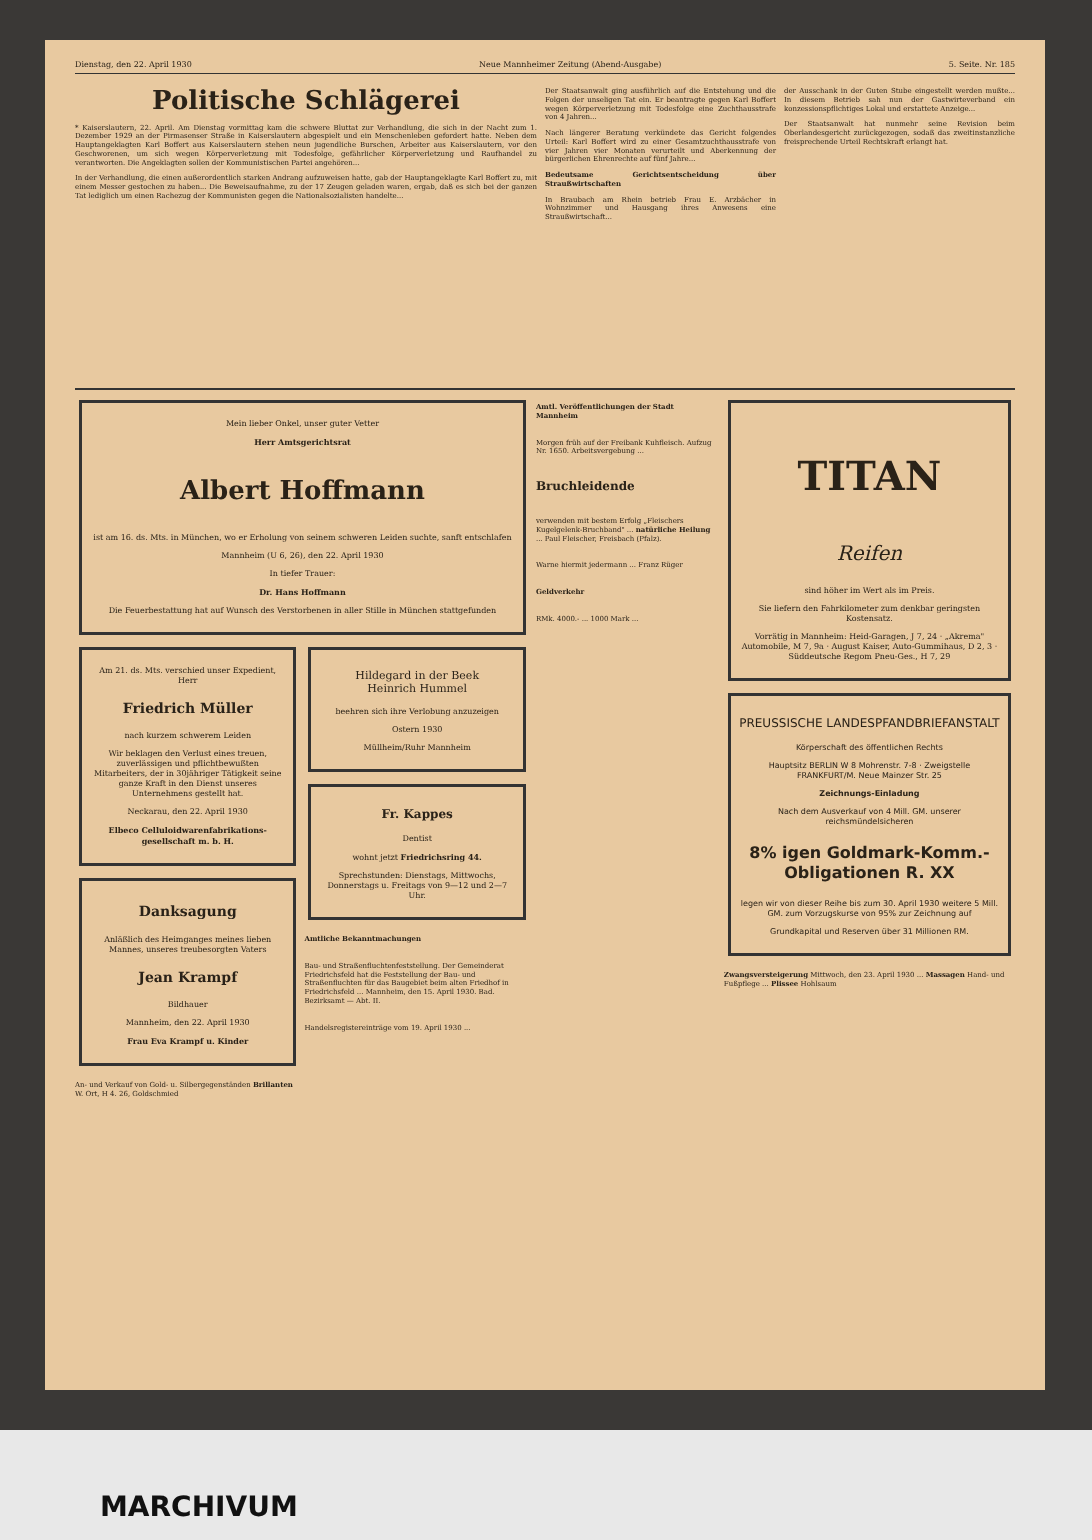Dienstag, den 22. April 1930 Neue Mannheimer Zeitung (Abend-Ausgabe) 5. Seite. Nr. 185
Politische Schlägerei
* Kaiserslautern, 22. April. Am Dienstag vormittag kam die schwere Bluttat zur Verhandlung, die sich in der Nacht zum 1. Dezember 1929 an der Pirmasenser Straße in Kaiserslautern abgespielt und ein Menschenleben gefordert hatte. Neben dem Hauptangeklagten Karl Boffert aus Kaiserslautern stehen neun jugendliche Burschen, Arbeiter aus Kaiserslautern, vor den Geschworenen, um sich wegen Körperverletzung mit Todesfolge, gefährlicher Körperverletzung und Raufhandel zu verantworten. Die Angeklagten sollen der Kommunistischen Partei angehören...
In der Verhandlung, die einen außerordentlich starken Andrang aufzuweisen hatte, gab der Hauptangeklagte Karl Boffert zu, mit einem Messer gestochen zu haben... Die Beweisaufnahme, zu der 17 Zeugen geladen waren, ergab, daß es sich bei der ganzen Tat lediglich um einen Rachezug der Kommunisten gegen die Nationalsozialisten handelte...
Der Staatsanwalt ging ausführlich auf die Entstehung und die Folgen der unseligen Tat ein. Er beantragte gegen Karl Boffert wegen Körperverletzung mit Todesfolge eine Zuchthausstrafe von 4 Jahren...
Nach längerer Beratung verkündete das Gericht folgendes Urteil: Karl Boffert wird zu einer Gesamtzuchthausstrafe von vier Jahren vier Monaten verurteilt und Aberkennung der bürgerlichen Ehrenrechte auf fünf Jahre...
Bedeutsame Gerichtsentscheidung über Straußwirtschaften
In Braubach am Rhein betrieb Frau E. Arzbächer in Wohnzimmer und Hausgang ihres Anwesens eine Straußwirtschaft...
der Ausschank in der Guten Stube eingestellt werden mußte... In diesem Betrieb sah nun der Gastwirteverband ein konzessionspflichtiges Lokal und erstattete Anzeige...
Der Staatsanwalt hat nunmehr seine Revision beim Oberlandesgericht zurückgezogen, sodaß das zweitinstanzliche freisprechende Urteil Rechtskraft erlangt hat.
Mein lieber Onkel, unser guter Vetter
Herr Amtsgerichtsrat
Albert Hoffmann
ist am 16. ds. Mts. in München, wo er Erholung von seinem schweren Leiden suchte, sanft entschlafen
Mannheim (U 6, 26), den 22. April 1930
In tiefer Trauer:
Dr. Hans Hoffmann
Die Feuerbestattung hat auf Wunsch des Verstorbenen in aller Stille in München stattgefunden
Am 21. ds. Mts. verschied unser Expedient, Herr
Friedrich Müller
nach kurzem schwerem Leiden
Wir beklagen den Verlust eines treuen, zuverlässigen und pflichtbewußten Mitarbeiters, der in 30jähriger Tätigkeit seine ganze Kraft in den Dienst unseres Unternehmens gestellt hat.
Neckarau, den 22. April 1930
Elbeco Celluloidwarenfabrikations-gesellschaft m. b. H.
Danksagung
Anläßlich des Heimganges meines lieben Mannes, unseres treubesorgten Vaters
Jean Krampf
Bildhauer
Mannheim, den 22. April 1930
Frau Eva Krampf u. Kinder
An- und Verkauf von Gold- u. Silbergegenständen Brillanten W. Ort, H 4. 26, Goldschmied
Hildegard in der Beek
Heinrich Hummel
beehren sich ihre Verlobung anzuzeigen
Ostern 1930
Müllheim/Ruhr Mannheim
Fr. Kappes
Dentist
wohnt jetzt Friedrichsring 44.
Sprechstunden: Dienstags, Mittwochs, Donnerstags u. Freitags von 9—12 und 2—7 Uhr.
Amtliche Bekanntmachungen
Bau- und Straßenfluchtenfeststellung. Der Gemeinderat Friedrichsfeld hat die Feststellung der Bau- und Straßenfluchten für das Baugebiet beim alten Friedhof in Friedrichsfeld ... Mannheim, den 15. April 1930. Bad. Bezirksamt — Abt. II.
Handelsregistereinträge vom 19. April 1930 ...
Amtl. Veröffentlichungen der Stadt Mannheim
Morgen früh auf der Freibank Kuhfleisch. Aufzug Nr. 1650. Arbeitsvergebung ...
Bruchleidende
verwenden mit bestem Erfolg „Fleischers Kugelgelenk-Bruchband" ... natürliche Heilung ... Paul Fleischer, Freisbach (Pfalz).
Warne hiermit jedermann ... Franz Rüger
Geldverkehr
RMk. 4000.- ... 1000 Mark ...
TITAN
Reifen
sind höher im Wert als im Preis.
Sie liefern den Fahrkilometer zum denkbar geringsten Kostensatz.
Vorrätig in Mannheim: Heid-Garagen, J 7, 24 · „Akrema" Automobile, M 7, 9a · August Kaiser, Auto-Gummihaus, D 2, 3 · Süddeutsche Regom Pneu-Ges., H 7, 29
PREUSSISCHE LANDESPFANDBRIEFANSTALT
Körperschaft des öffentlichen Rechts
Hauptsitz BERLIN W 8 Mohrenstr. 7-8 · Zweigstelle FRANKFURT/M. Neue Mainzer Str. 25
Zeichnungs-Einladung
Nach dem Ausverkauf von 4 Mill. GM. unserer reichsmündelsicheren
8% igen Goldmark-Komm.-Obligationen R. XX
legen wir von dieser Reihe bis zum 30. April 1930 weitere 5 Mill. GM. zum Vorzugskurse von 95% zur Zeichnung auf
Grundkapital und Reserven über 31 Millionen RM.
Zwangsversteigerung Mittwoch, den 23. April 1930 ... Massagen Hand- und Fußpflege ... Plissee Hohlsaum
MARCHIVUM